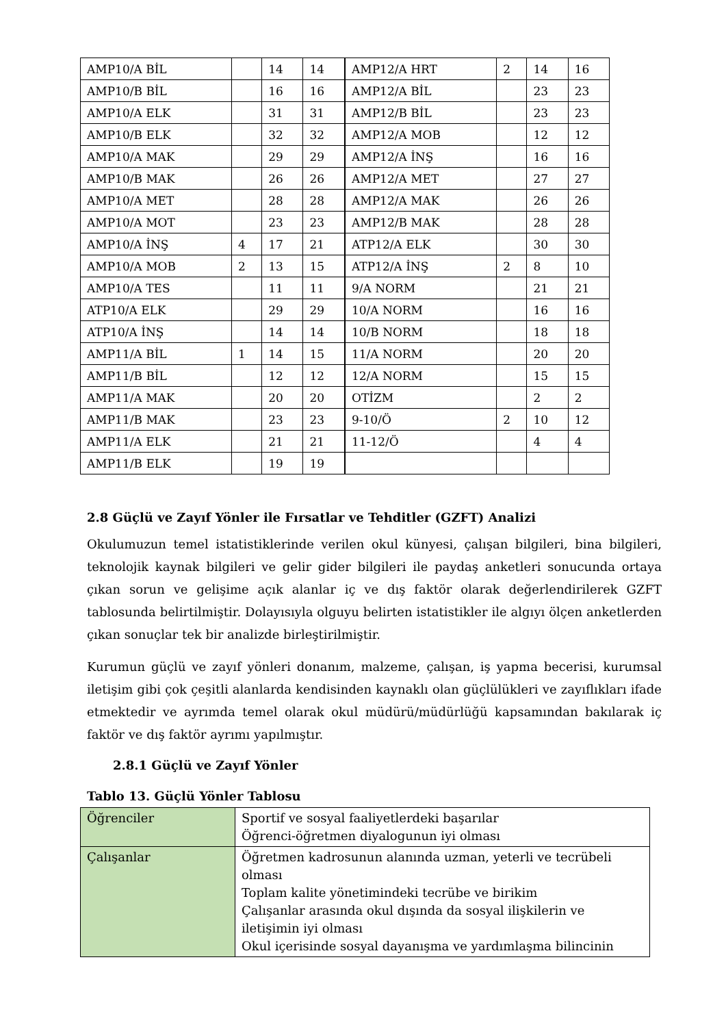| AMP10/A BİL | | 14 | 14 | AMP12/A HRT | 2 | 14 | 16 |
| AMP10/B BİL | | 16 | 16 | AMP12/A BİL | | 23 | 23 |
| AMP10/A ELK | | 31 | 31 | AMP12/B BİL | | 23 | 23 |
| AMP10/B ELK | | 32 | 32 | AMP12/A MOB | | 12 | 12 |
| AMP10/A MAK | | 29 | 29 | AMP12/A İNŞ | | 16 | 16 |
| AMP10/B MAK | | 26 | 26 | AMP12/A MET | | 27 | 27 |
| AMP10/A MET | | 28 | 28 | AMP12/A MAK | | 26 | 26 |
| AMP10/A MOT | | 23 | 23 | AMP12/B MAK | | 28 | 28 |
| AMP10/A İNŞ | 4 | 17 | 21 | ATP12/A ELK | | 30 | 30 |
| AMP10/A MOB | 2 | 13 | 15 | ATP12/A İNŞ | 2 | 8 | 10 |
| AMP10/A TES | | 11 | 11 | 9/A NORM | | 21 | 21 |
| ATP10/A ELK | | 29 | 29 | 10/A NORM | | 16 | 16 |
| ATP10/A İNŞ | | 14 | 14 | 10/B NORM | | 18 | 18 |
| AMP11/A BİL | 1 | 14 | 15 | 11/A NORM | | 20 | 20 |
| AMP11/B BİL | | 12 | 12 | 12/A NORM | | 15 | 15 |
| AMP11/A MAK | | 20 | 20 | OTİZM | | 2 | 2 |
| AMP11/B MAK | | 23 | 23 | 9-10/Ö | 2 | 10 | 12 |
| AMP11/A ELK | | 21 | 21 | 11-12/Ö | | 4 | 4 |
| AMP11/B ELK | | 19 | 19 | | | | |
2.8 Güçlü ve Zayıf Yönler ile Fırsatlar ve Tehditler (GZFT) Analizi
Okulumuzun temel istatistiklerinde verilen okul künyesi, çalışan bilgileri, bina bilgileri, teknolojik kaynak bilgileri ve gelir gider bilgileri ile paydaş anketleri sonucunda ortaya çıkan sorun ve gelişime açık alanlar iç ve dış faktör olarak değerlendirilerek GZFT tablosunda belirtilmiştir. Dolayısıyla olguyu belirten istatistikler ile algıyı ölçen anketlerden çıkan sonuçlar tek bir analizde birleştirilmiştir.
Kurumun güçlü ve zayıf yönleri donanım, malzeme, çalışan, iş yapma becerisi, kurumsal iletişim gibi çok çeşitli alanlarda kendisinden kaynaklı olan güçlülükleri ve zayıflıkları ifade etmektedir ve ayrımda temel olarak okul müdürü/müdürlüğü kapsamından bakılarak iç faktör ve dış faktör ayrımı yapılmıştır.
2.8.1 Güçlü ve Zayıf Yönler
Tablo 13. Güçlü Yönler Tablosu
| Öğrenciler | Sportif ve sosyal faaliyetlerdeki başarılar Öğrenci-öğretmen diyalogunun iyi olması |
| Çalışanlar | Öğretmen kadrosunun alanında uzman, yeterli ve tecrübeli olması Toplam kalite yönetimindeki tecrübe ve birikim Çalışanlar arasında okul dışında da sosyal ilişkilerin ve iletişimin iyi olması Okul içerisinde sosyal dayanışma ve yardımlaşma bilincinin |